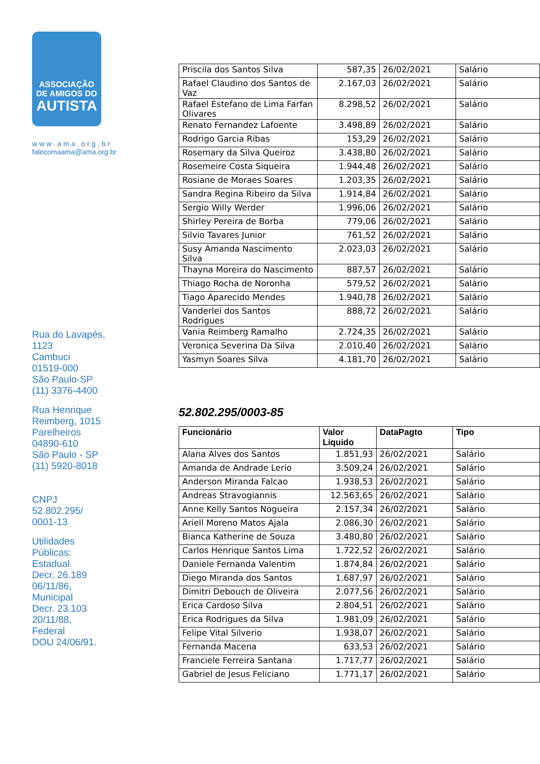ASSOCIAÇÃO
DE AMIGOS DO
AUTISTA
www.ama.org.br
falecomaama@ama.org.br
Rua do Lavapés,
1123
Cambuci
01519-000
São Paulo-SP
(11) 3376-4400
Rua Henrique
Reimberg, 1015
Parelheiros
04890-610
São Paulo - SP
(11) 5920-8018
CNPJ
52.802.295/
0001-13
Utilidades
Públicas:
Estadual
Decr. 26.189
06/11/86,
Municipal
Decr. 23.103
20/11/88,
Federal
DOU 24/06/91.
| Priscila dos Santos Silva | 587,35 | 26/02/2021 | Salário |
| Rafael Claudino dos Santos de Vaz | 2.167,03 | 26/02/2021 | Salário |
| Rafael Estefano de Lima Farfan Olivares | 8.298,52 | 26/02/2021 | Salário |
| Renato Fernandez Lafoente | 3.498,89 | 26/02/2021 | Salário |
| Rodrigo Garcia Ribas | 153,29 | 26/02/2021 | Salário |
| Rosemary da Silva Queiroz | 3.438,80 | 26/02/2021 | Salário |
| Rosemeire Costa Siqueira | 1.944,48 | 26/02/2021 | Salário |
| Rosiane de Moraes Soares | 1.203,35 | 26/02/2021 | Salário |
| Sandra Regina Ribeiro da Silva | 1.914,84 | 26/02/2021 | Salário |
| Sergio Willy Werder | 1.996,06 | 26/02/2021 | Salário |
| Shirley Pereira de Borba | 779,06 | 26/02/2021 | Salário |
| Silvio Tavares Junior | 761,52 | 26/02/2021 | Salário |
| Susy Amanda Nascimento Silva | 2.023,03 | 26/02/2021 | Salário |
| Thayna Moreira do Nascimento | 887,57 | 26/02/2021 | Salário |
| Thiago Rocha de Noronha | 579,52 | 26/02/2021 | Salário |
| Tiago Aparecido Mendes | 1.940,78 | 26/02/2021 | Salário |
| Vanderlei dos Santos Rodrigues | 888,72 | 26/02/2021 | Salário |
| Vania Reimberg Ramalho | 2.724,35 | 26/02/2021 | Salário |
| Veronica Severina Da Silva | 2.010,40 | 26/02/2021 | Salário |
| Yasmyn Soares Silva | 4.181,70 | 26/02/2021 | Salário |
52.802.295/0003-85
| Funcionário | Valor Liquido | DataPagto | Tipo |
| --- | --- | --- | --- |
| Alana Alves dos Santos | 1.851,93 | 26/02/2021 | Salário |
| Amanda de Andrade Lerio | 3.509,24 | 26/02/2021 | Salário |
| Anderson Miranda Falcao | 1.938,53 | 26/02/2021 | Salário |
| Andreas Stravogiannis | 12.563,65 | 26/02/2021 | Salário |
| Anne Kelly Santos Nogueira | 2.157,34 | 26/02/2021 | Salário |
| Ariell Moreno Matos Ajala | 2.086,30 | 26/02/2021 | Salário |
| Bianca Katherine de Souza | 3.480,80 | 26/02/2021 | Salário |
| Carlos Henrique Santos Lima | 1.722,52 | 26/02/2021 | Salário |
| Daniele Fernanda Valentim | 1.874,84 | 26/02/2021 | Salário |
| Diego Miranda dos Santos | 1.687,97 | 26/02/2021 | Salário |
| Dimitri Debouch de Oliveira | 2.077,56 | 26/02/2021 | Salário |
| Erica Cardoso Silva | 2.804,51 | 26/02/2021 | Salário |
| Erica Rodrigues da Silva | 1.981,09 | 26/02/2021 | Salário |
| Felipe Vital Silverio | 1.938,07 | 26/02/2021 | Salário |
| Fernanda Macena | 633,53 | 26/02/2021 | Salário |
| Franciele Ferreira Santana | 1.717,77 | 26/02/2021 | Salário |
| Gabriel de Jesus Feliciano | 1.771,17 | 26/02/2021 | Salário |